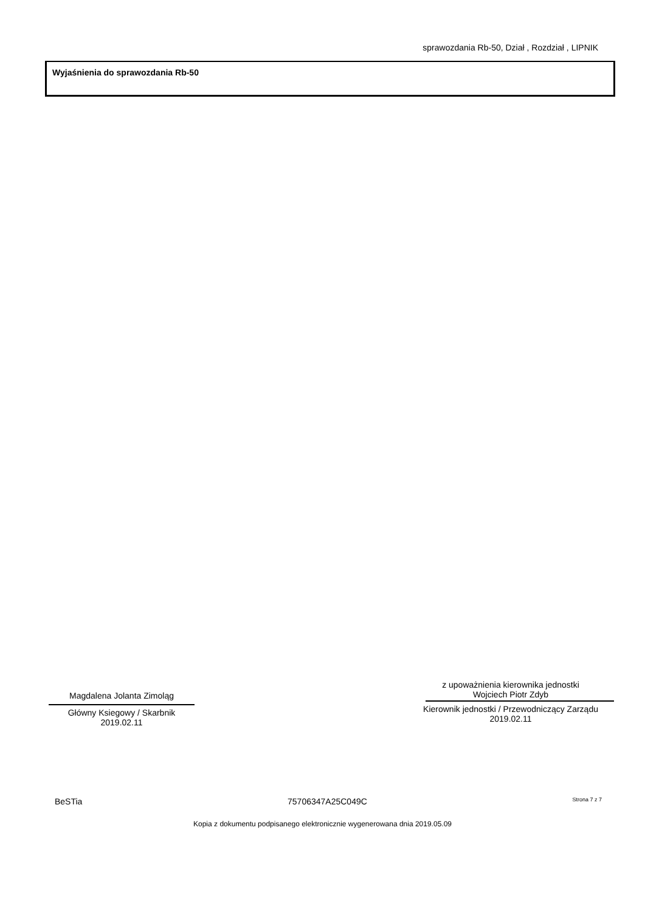sprawozdania Rb-50, Dział , Rozdział , LIPNIK
Wyjaśnienia do sprawozdania Rb-50
Magdalena Jolanta Zimoląg
Główny Ksiegowy / Skarbnik
2019.02.11
z upoważnienia kierownika jednostki
Wojciech Piotr Zdyb
Kierownik jednostki / Przewodniczący Zarządu
2019.02.11
BeSTia 75706347A25C049C Strona 7 z 7
Kopia z dokumentu podpisanego elektronicznie wygenerowana dnia 2019.05.09